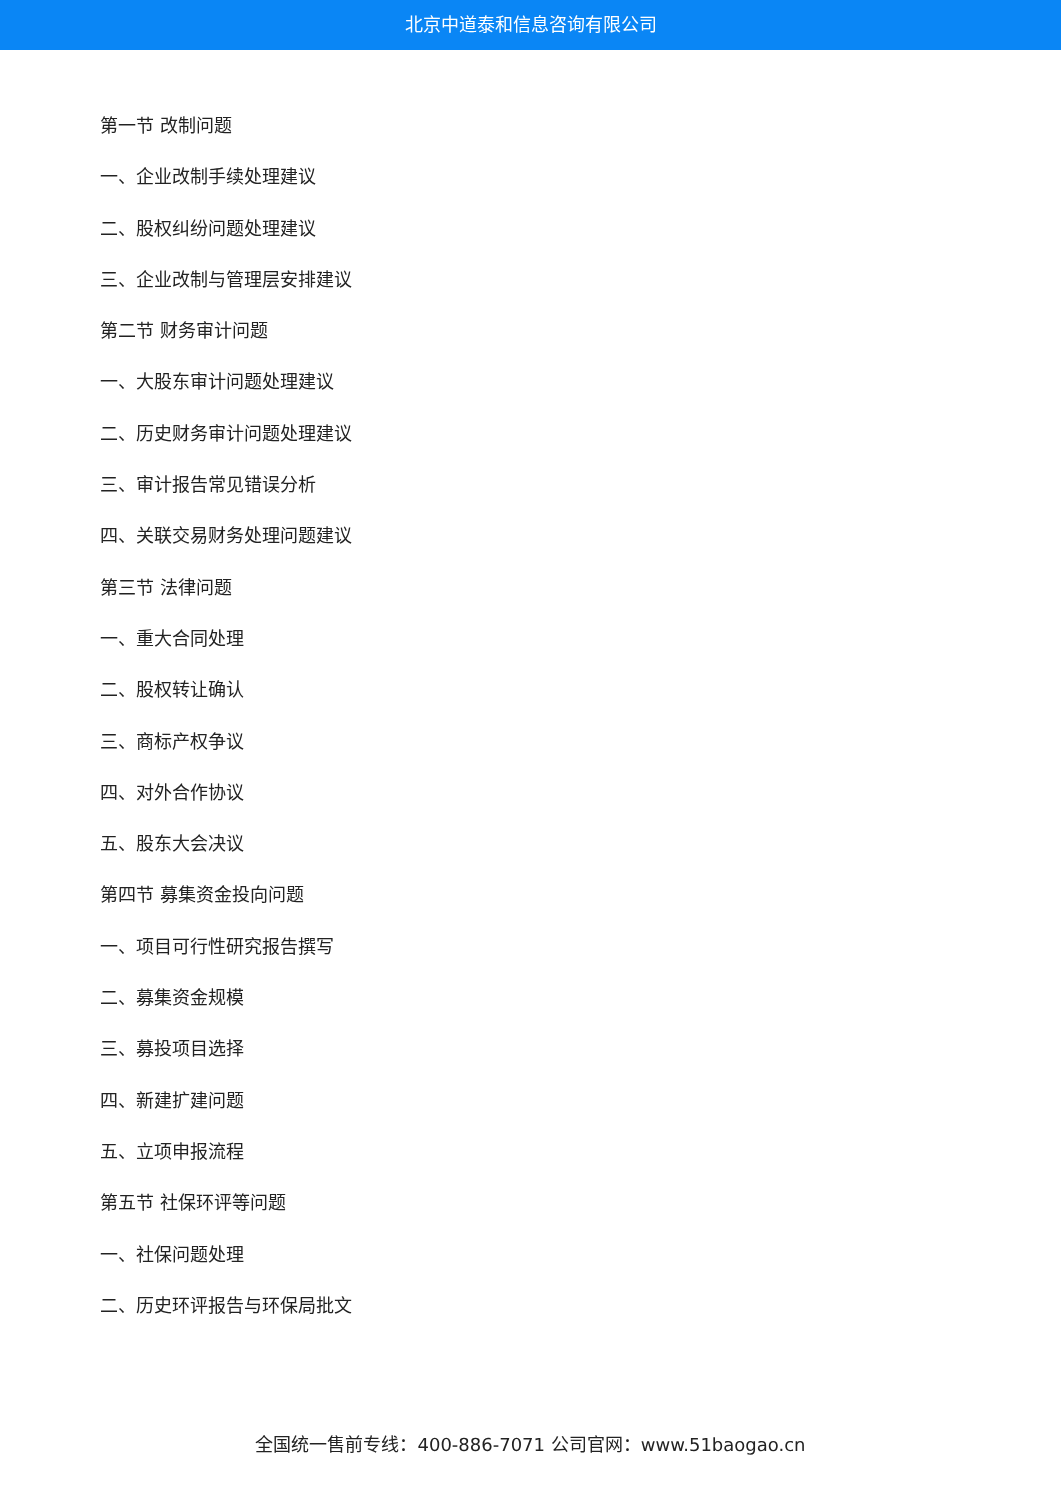北京中道泰和信息咨询有限公司
第一节 改制问题
一、企业改制手续处理建议
二、股权纠纷问题处理建议
三、企业改制与管理层安排建议
第二节 财务审计问题
一、大股东审计问题处理建议
二、历史财务审计问题处理建议
三、审计报告常见错误分析
四、关联交易财务处理问题建议
第三节 法律问题
一、重大合同处理
二、股权转让确认
三、商标产权争议
四、对外合作协议
五、股东大会决议
第四节 募集资金投向问题
一、项目可行性研究报告撰写
二、募集资金规模
三、募投项目选择
四、新建扩建问题
五、立项申报流程
第五节 社保环评等问题
一、社保问题处理
二、历史环评报告与环保局批文
全国统一售前专线：400-886-7071 公司官网：www.51baogao.cn